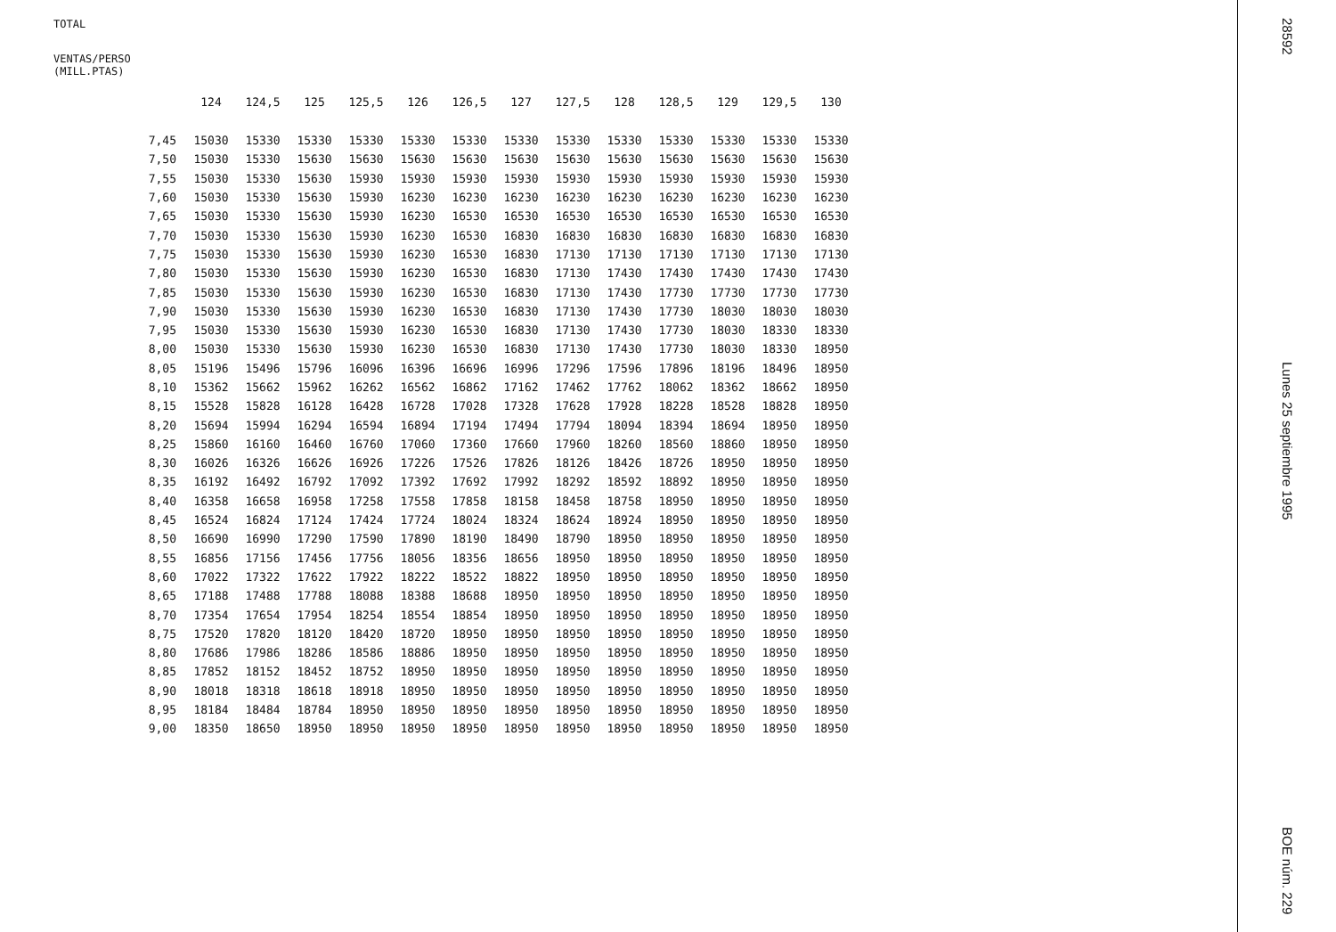TOTAL
VENTAS/PERSO
(MILL.PTAS)
| | 124 | 124,5 | 125 | 125,5 | 126 | 126,5 | 127 | 127,5 | 128 | 128,5 | 129 | 129,5 | 130 |
| --- | --- | --- | --- | --- | --- | --- | --- | --- | --- | --- | --- | --- | --- |
| 7,45 | 15030 | 15330 | 15330 | 15330 | 15330 | 15330 | 15330 | 15330 | 15330 | 15330 | 15330 | 15330 | 15330 |
| 7,50 | 15030 | 15330 | 15630 | 15630 | 15630 | 15630 | 15630 | 15630 | 15630 | 15630 | 15630 | 15630 | 15630 |
| 7,55 | 15030 | 15330 | 15630 | 15930 | 15930 | 15930 | 15930 | 15930 | 15930 | 15930 | 15930 | 15930 | 15930 |
| 7,60 | 15030 | 15330 | 15630 | 15930 | 16230 | 16230 | 16230 | 16230 | 16230 | 16230 | 16230 | 16230 | 16230 |
| 7,65 | 15030 | 15330 | 15630 | 15930 | 16230 | 16530 | 16530 | 16530 | 16530 | 16530 | 16530 | 16530 | 16530 |
| 7,70 | 15030 | 15330 | 15630 | 15930 | 16230 | 16530 | 16830 | 16830 | 16830 | 16830 | 16830 | 16830 | 16830 |
| 7,75 | 15030 | 15330 | 15630 | 15930 | 16230 | 16530 | 16830 | 17130 | 17130 | 17130 | 17130 | 17130 | 17130 |
| 7,80 | 15030 | 15330 | 15630 | 15930 | 16230 | 16530 | 16830 | 17130 | 17430 | 17430 | 17430 | 17430 | 17430 |
| 7,85 | 15030 | 15330 | 15630 | 15930 | 16230 | 16530 | 16830 | 17130 | 17430 | 17730 | 17730 | 17730 | 17730 |
| 7,90 | 15030 | 15330 | 15630 | 15930 | 16230 | 16530 | 16830 | 17130 | 17430 | 17730 | 18030 | 18030 | 18030 |
| 7,95 | 15030 | 15330 | 15630 | 15930 | 16230 | 16530 | 16830 | 17130 | 17430 | 17730 | 18030 | 18330 | 18330 |
| 8,00 | 15030 | 15330 | 15630 | 15930 | 16230 | 16530 | 16830 | 17130 | 17430 | 17730 | 18030 | 18330 | 18950 |
| 8,05 | 15196 | 15496 | 15796 | 16096 | 16396 | 16696 | 16996 | 17296 | 17596 | 17896 | 18196 | 18496 | 18950 |
| 8,10 | 15362 | 15662 | 15962 | 16262 | 16562 | 16862 | 17162 | 17462 | 17762 | 18062 | 18362 | 18662 | 18950 |
| 8,15 | 15528 | 15828 | 16128 | 16428 | 16728 | 17028 | 17328 | 17628 | 17928 | 18228 | 18528 | 18828 | 18950 |
| 8,20 | 15694 | 15994 | 16294 | 16594 | 16894 | 17194 | 17494 | 17794 | 18094 | 18394 | 18694 | 18950 | 18950 |
| 8,25 | 15860 | 16160 | 16460 | 16760 | 17060 | 17360 | 17660 | 17960 | 18260 | 18560 | 18860 | 18950 | 18950 |
| 8,30 | 16026 | 16326 | 16626 | 16926 | 17226 | 17526 | 17826 | 18126 | 18426 | 18726 | 18950 | 18950 | 18950 |
| 8,35 | 16192 | 16492 | 16792 | 17092 | 17392 | 17692 | 17992 | 18292 | 18592 | 18892 | 18950 | 18950 | 18950 |
| 8,40 | 16358 | 16658 | 16958 | 17258 | 17558 | 17858 | 18158 | 18458 | 18758 | 18950 | 18950 | 18950 | 18950 |
| 8,45 | 16524 | 16824 | 17124 | 17424 | 17724 | 18024 | 18324 | 18624 | 18924 | 18950 | 18950 | 18950 | 18950 |
| 8,50 | 16690 | 16990 | 17290 | 17590 | 17890 | 18190 | 18490 | 18790 | 18950 | 18950 | 18950 | 18950 | 18950 |
| 8,55 | 16856 | 17156 | 17456 | 17756 | 18056 | 18356 | 18656 | 18950 | 18950 | 18950 | 18950 | 18950 | 18950 |
| 8,60 | 17022 | 17322 | 17622 | 17922 | 18222 | 18522 | 18822 | 18950 | 18950 | 18950 | 18950 | 18950 | 18950 |
| 8,65 | 17188 | 17488 | 17788 | 18088 | 18388 | 18688 | 18950 | 18950 | 18950 | 18950 | 18950 | 18950 | 18950 |
| 8,70 | 17354 | 17654 | 17954 | 18254 | 18554 | 18854 | 18950 | 18950 | 18950 | 18950 | 18950 | 18950 | 18950 |
| 8,75 | 17520 | 17820 | 18120 | 18420 | 18720 | 18950 | 18950 | 18950 | 18950 | 18950 | 18950 | 18950 | 18950 |
| 8,80 | 17686 | 17986 | 18286 | 18586 | 18886 | 18950 | 18950 | 18950 | 18950 | 18950 | 18950 | 18950 | 18950 |
| 8,85 | 17852 | 18152 | 18452 | 18752 | 18950 | 18950 | 18950 | 18950 | 18950 | 18950 | 18950 | 18950 | 18950 |
| 8,90 | 18018 | 18318 | 18618 | 18918 | 18950 | 18950 | 18950 | 18950 | 18950 | 18950 | 18950 | 18950 | 18950 |
| 8,95 | 18184 | 18484 | 18784 | 18950 | 18950 | 18950 | 18950 | 18950 | 18950 | 18950 | 18950 | 18950 | 18950 |
| 9,00 | 18350 | 18650 | 18950 | 18950 | 18950 | 18950 | 18950 | 18950 | 18950 | 18950 | 18950 | 18950 | 18950 |
28592
Lunes 25 septiembre 1995
BOE núm. 229